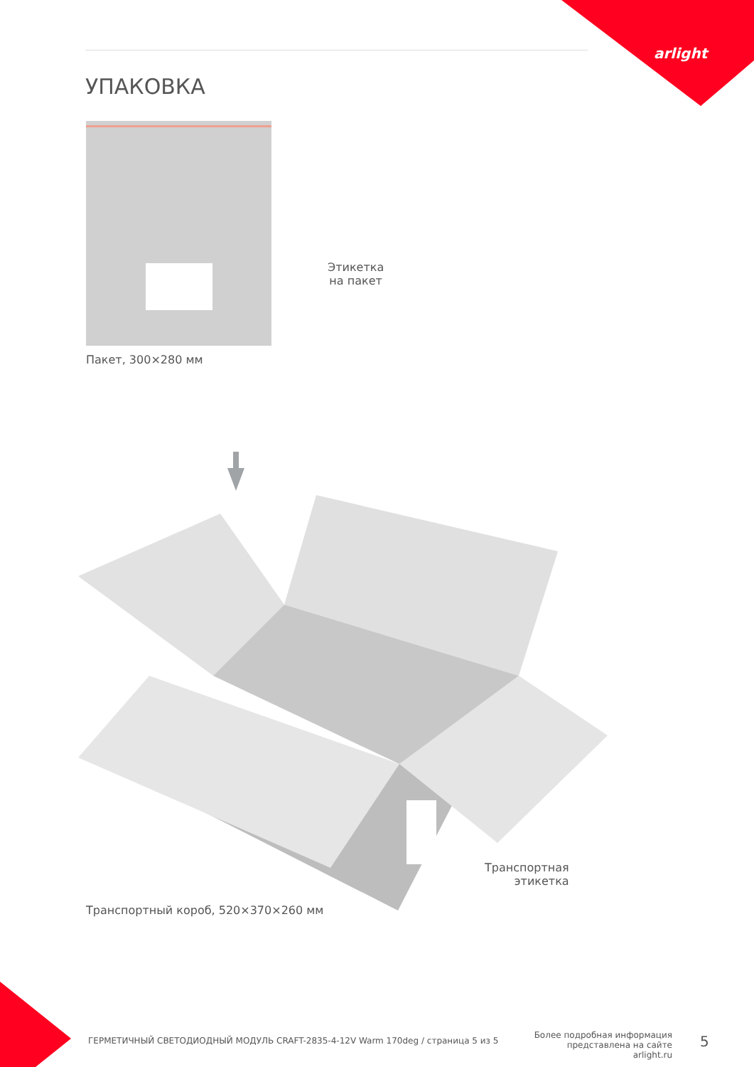arlight
УПАКОВКА
Этикетка
на пакет
Пакет, 300×280 мм
Транспортная
этикетка
Транспортный короб, 520×370×260 мм
ГЕРМЕТИЧНЫЙ СВЕТОДИОДНЫЙ МОДУЛЬ CRAFT-2835-4-12V Warm 170deg / страница 5 из 5
Более подробная информация представлена на сайте arlight.ru
5